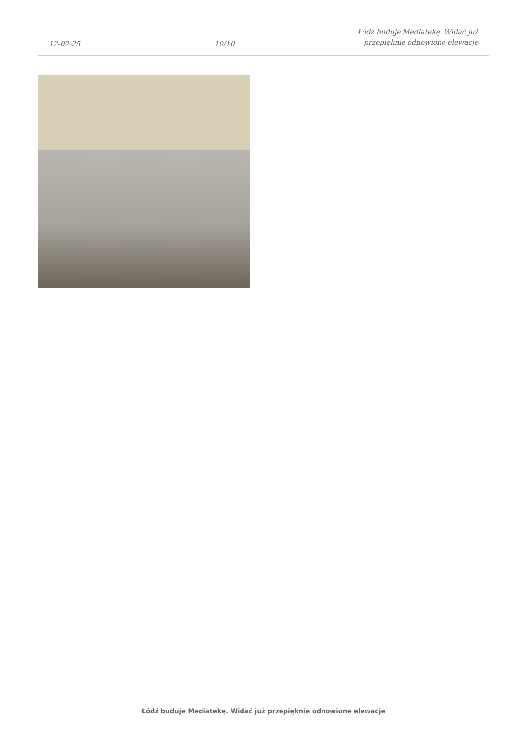12-02-25
10/10
Łódź buduje Mediatekę. Widać już
przepięknie odnowione elewacje
Łódź buduje Mediatekę. Widać już przepięknie odnowione elewacje